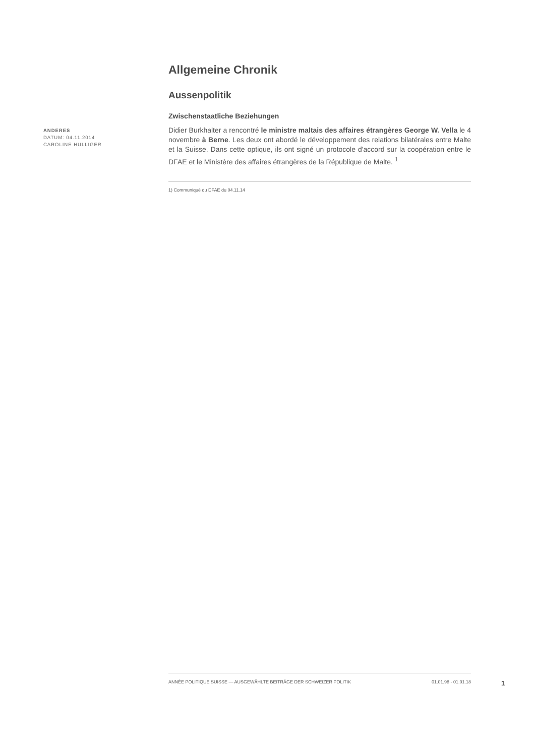Allgemeine Chronik
Aussenpolitik
Zwischenstaatliche Beziehungen
ANDERES
DATUM: 04.11.2014
CAROLINE HULLIGER
Didier Burkhalter a rencontré le ministre maltais des affaires étrangères George W. Vella le 4 novembre à Berne. Les deux ont abordé le développement des relations bilatérales entre Malte et la Suisse. Dans cette optique, ils ont signé un protocole d'accord sur la coopération entre le DFAE et le Ministère des affaires étrangères de la République de Malte. <sup>1</sup>
1) Communiqué du DFAE du 04.11.14
ANNÉE POLITIQUE SUISSE — AUSGEWÄHLTE BEITRÄGE DER SCHWEIZER POLITIK 01.01.98 - 01.01.18
1